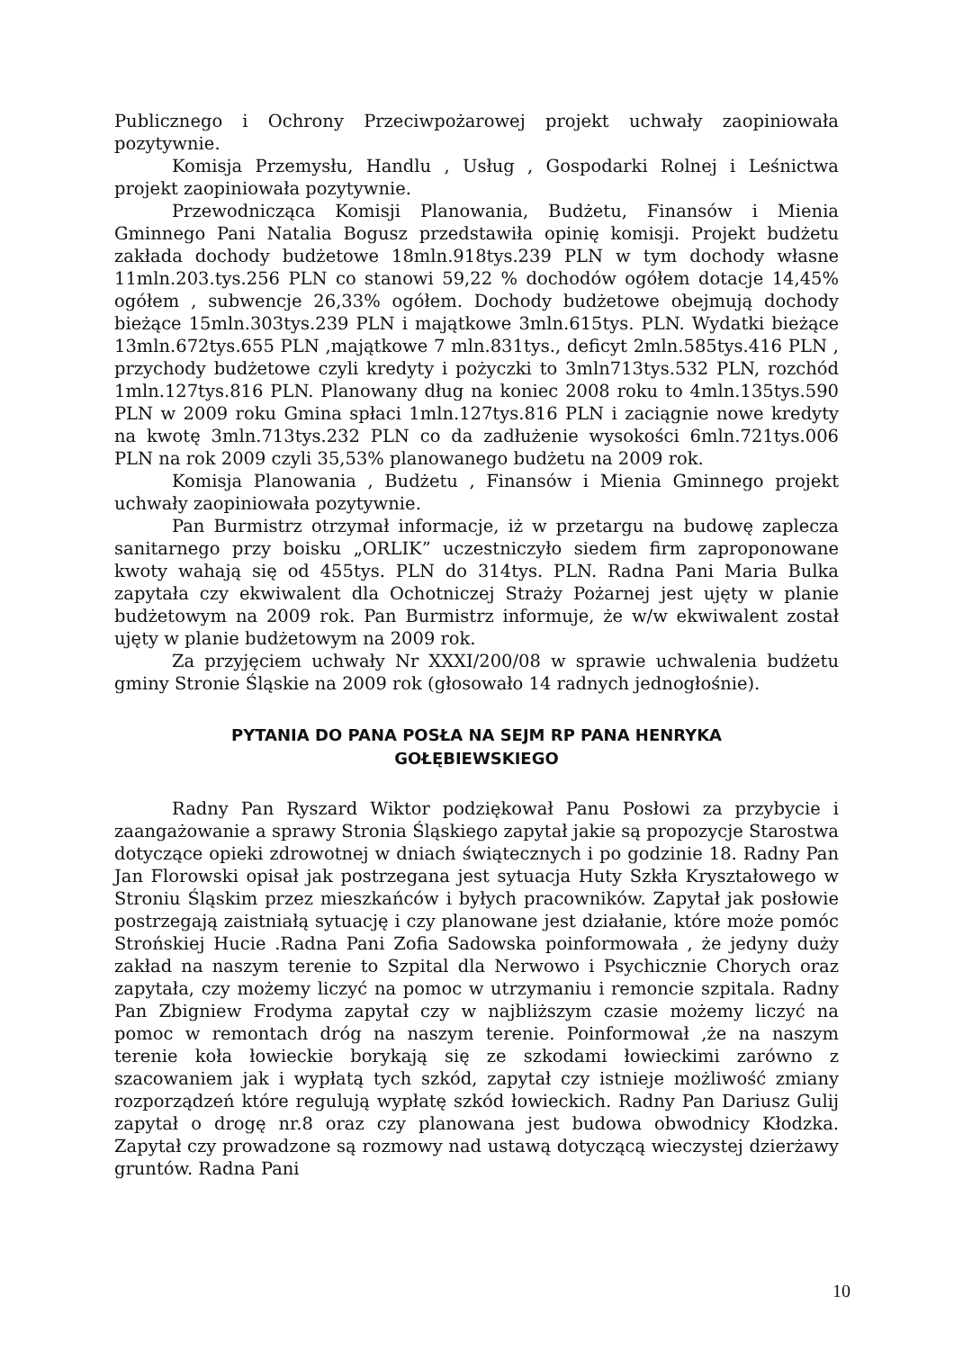Publicznego i Ochrony Przeciwpożarowej projekt uchwały zaopiniowała pozytywnie.
Komisja Przemysłu, Handlu , Usług , Gospodarki Rolnej i Leśnictwa projekt zaopiniowała pozytywnie.
Przewodnicząca Komisji Planowania, Budżetu, Finansów i Mienia Gminnego Pani Natalia Bogusz przedstawiła opinię komisji. Projekt budżetu zakłada dochody budżetowe 18mln.918tys.239 PLN w tym dochody własne 11mln.203.tys.256 PLN co stanowi 59,22 % dochodów ogółem dotacje 14,45% ogółem , subwencje 26,33% ogółem. Dochody budżetowe obejmują dochody bieżące 15mln.303tys.239 PLN i majątkowe 3mln.615tys. PLN. Wydatki bieżące 13mln.672tys.655 PLN ,majątkowe 7 mln.831tys., deficyt 2mln.585tys.416 PLN , przychody budżetowe czyli kredyty i pożyczki to 3mln713tys.532 PLN, rozchód 1mln.127tys.816 PLN. Planowany dług na koniec 2008 roku to 4mln.135tys.590 PLN w 2009 roku Gmina spłaci 1mln.127tys.816 PLN i zaciągnie nowe kredyty na kwotę 3mln.713tys.232 PLN co da zadłużenie wysokości 6mln.721tys.006 PLN na rok 2009 czyli 35,53% planowanego budżetu na 2009 rok.
Komisja Planowania , Budżetu , Finansów i Mienia Gminnego projekt uchwały zaopiniowała pozytywnie.
Pan Burmistrz otrzymał informacje, iż w przetargu na budowę zaplecza sanitarnego przy boisku „ORLIK” uczestniczyło siedem firm zaproponowane kwoty wahają się od 455tys. PLN do 314tys. PLN. Radna Pani Maria Bulka zapytała czy ekwiwalent dla Ochotniczej Straży Pożarnej jest ujęty w planie budżetowym na 2009 rok. Pan Burmistrz informuje, że w/w ekwiwalent został ujęty w planie budżetowym na 2009 rok.
Za przyjęciem uchwały Nr XXXI/200/08 w sprawie uchwalenia budżetu gminy Stronie Śląskie na 2009 rok (głosowało 14 radnych jednogłośnie).
PYTANIA DO PANA POSŁA NA SEJM RP PANA HENRYKA
GOŁĘBIEWSKIEGO
Radny Pan Ryszard Wiktor podziękował Panu Posłowi za przybycie i zaangażowanie a sprawy Stronia Śląskiego zapytał jakie są propozycje Starostwa dotyczące opieki zdrowotnej w dniach świątecznych i po godzinie 18. Radny Pan Jan Florowski opisał jak postrzegana jest sytuacja Huty Szkła Kryształowego w Stroniu Śląskim przez mieszkańców i byłych pracowników. Zapytał jak posłowie postrzegają zaistniałą sytuację i czy planowane jest działanie, które może pomóc Strońskiej Hucie .Radna Pani Zofia Sadowska poinformowała , że jedyny duży zakład na naszym terenie to Szpital dla Nerwowo i Psychicznie Chorych oraz zapytała, czy możemy liczyć na pomoc w utrzymaniu i remoncie szpitala. Radny Pan Zbigniew Frodyma zapytał czy w najbliższym czasie możemy liczyć na pomoc w remontach dróg na naszym terenie. Poinformował ,że na naszym terenie koła łowieckie borykają się ze szkodami łowieckimi zarówno z szacowaniem jak i wypłatą tych szkód, zapytał czy istnieje możliwość zmiany rozporządzeń które regulują wypłatę szkód łowieckich. Radny Pan Dariusz Gulij zapytał o drogę nr.8 oraz czy planowana jest budowa obwodnicy Kłodzka. Zapytał czy prowadzone są rozmowy nad ustawą dotyczącą wieczystej dzierżawy gruntów. Radna Pani
10